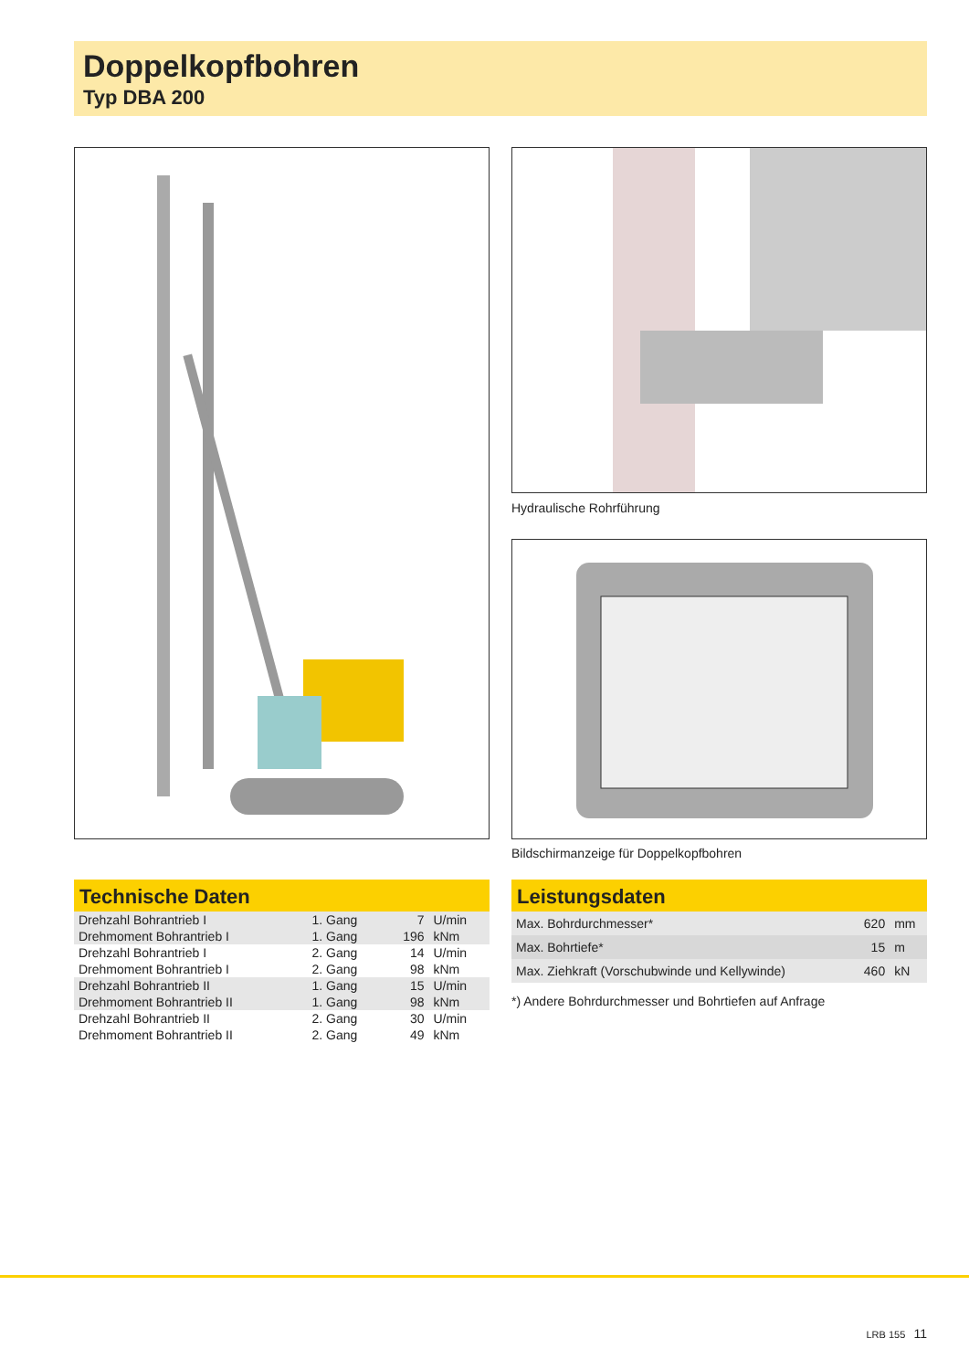Doppelkopfbohren
Typ DBA 200
Hydraulische Rohrführung
Bildschirmanzeige für Doppelkopfbohren
Technische Daten
| Drehzahl Bohrantrieb I | 1. Gang | 7 | U/min |
| Drehmoment Bohrantrieb I | 1. Gang | 196 | kNm |
| Drehzahl Bohrantrieb I | 2. Gang | 14 | U/min |
| Drehmoment Bohrantrieb I | 2. Gang | 98 | kNm |
| Drehzahl Bohrantrieb II | 1. Gang | 15 | U/min |
| Drehmoment Bohrantrieb II | 1. Gang | 98 | kNm |
| Drehzahl Bohrantrieb II | 2. Gang | 30 | U/min |
| Drehmoment Bohrantrieb II | 2. Gang | 49 | kNm |
Leistungsdaten
| Max. Bohrdurchmesser* | 620 | mm |
| Max. Bohrtiefe* | 15 | m |
| Max. Ziehkraft (Vorschubwinde und Kellywinde) | 460 | kN |
*) Andere Bohrdurchmesser und Bohrtiefen auf Anfrage
LRB 155 11